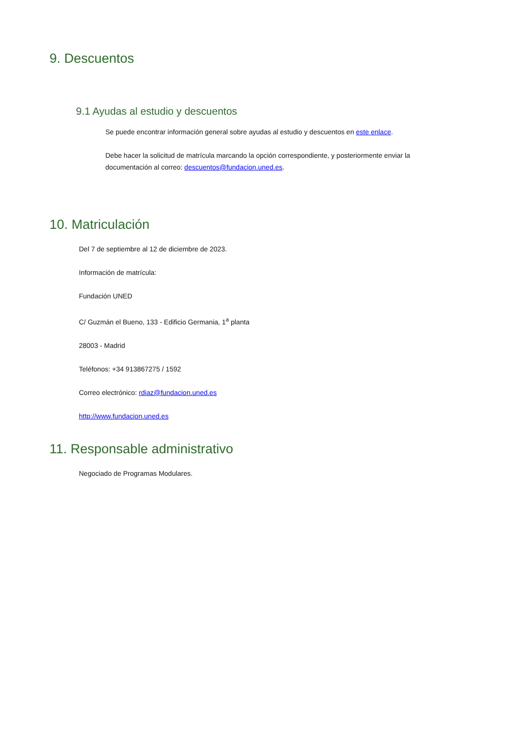9. Descuentos
9.1 Ayudas al estudio y descuentos
Se puede encontrar información general sobre ayudas al estudio y descuentos en este enlace.
Debe hacer la solicitud de matrícula marcando la opción correspondiente, y posteriormente enviar la documentación al correo: descuentos@fundacion.uned.es.
10. Matriculación
Del 7 de septiembre al 12 de diciembre de 2023.
Información de matrícula:
Fundación UNED
C/ Guzmán el Bueno, 133 - Edificio Germania, 1<sup>a</sup> planta
28003 - Madrid
Teléfonos: +34 913867275 / 1592
Correo electrónico: rdiaz@fundacion.uned.es
http://www.fundacion.uned.es
11. Responsable administrativo
Negociado de Programas Modulares.